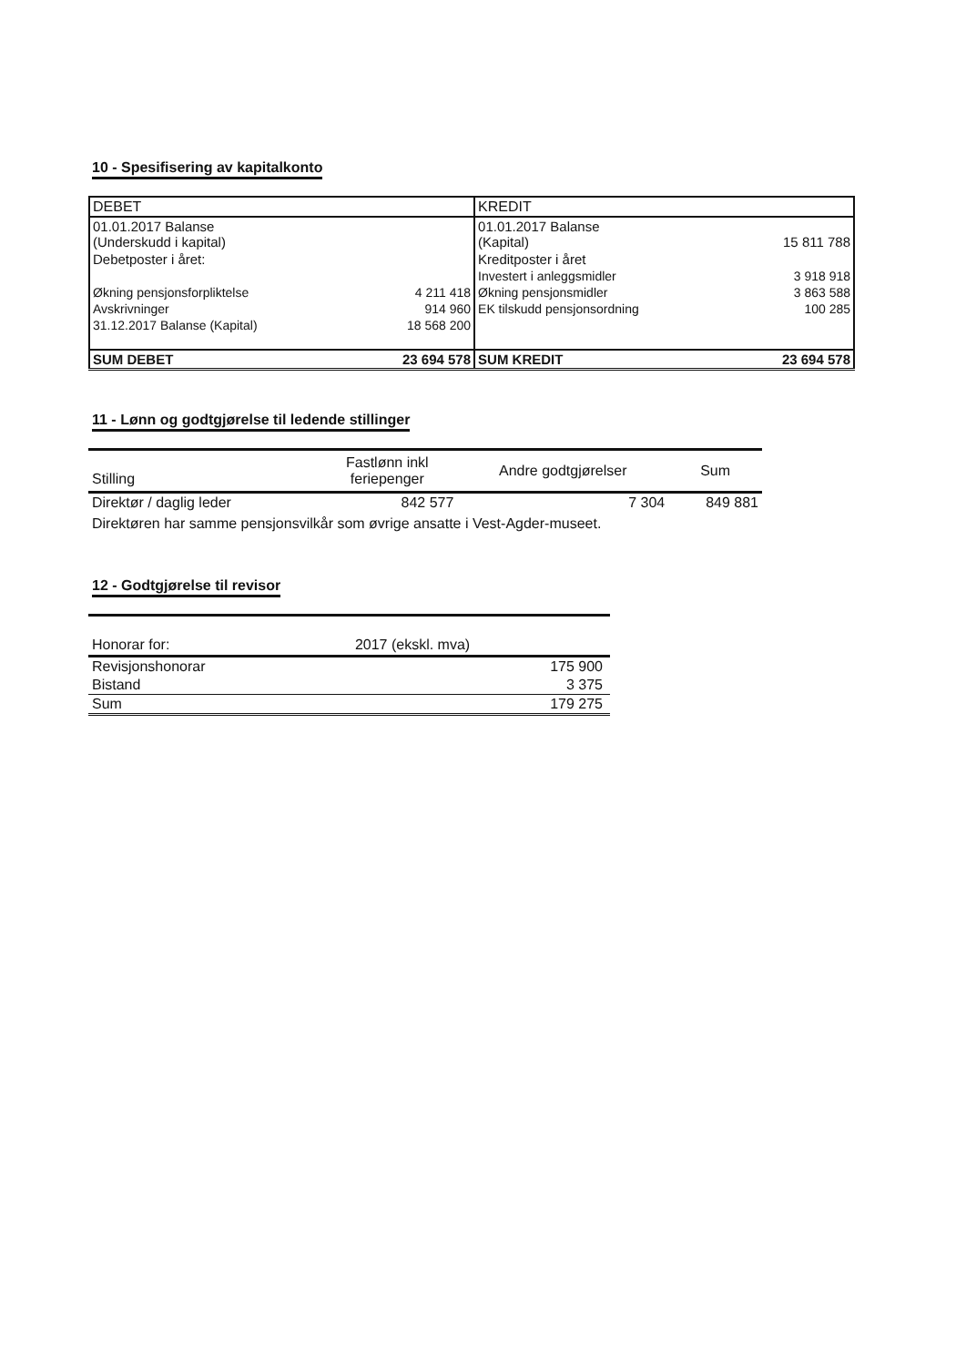10 - Spesifisering av kapitalkonto
| DEBET | | KREDIT | |
| 01.01.2017 Balanse (Underskudd i kapital) | | 01.01.2017 Balanse (Kapital) | 15 811 788 |
| Debetposter i året: | | Kreditposter i året | |
| | | Investert i anleggsmidler | 3 918 918 |
| Økning pensjonsforpliktelse | 4 211 418 | Økning pensjonsmidler | 3 863 588 |
| Avskrivninger | 914 960 | EK tilskudd pensjonsordning | 100 285 |
| 31.12.2017 Balanse (Kapital) | 18 568 200 | | |
| SUM DEBET | 23 694 578 | SUM KREDIT | 23 694 578 |
11 - Lønn og godtgjørelse til ledende stillinger
| Stilling | Fastlønn inkl feriepenger | Andre godtgjørelser | Sum |
| --- | --- | --- | --- |
| Direktør / daglig leder | 842 577 | 7 304 | 849 881 |
Direktøren har samme pensjonsvilkår som øvrige ansatte i Vest-Agder-museet.
12 - Godtgjørelse til revisor
| Honorar for: | 2017 (ekskl. mva) |
| --- | --- |
| Revisjonshonorar | 175 900 |
| Bistand | 3 375 |
| Sum | 179 275 |